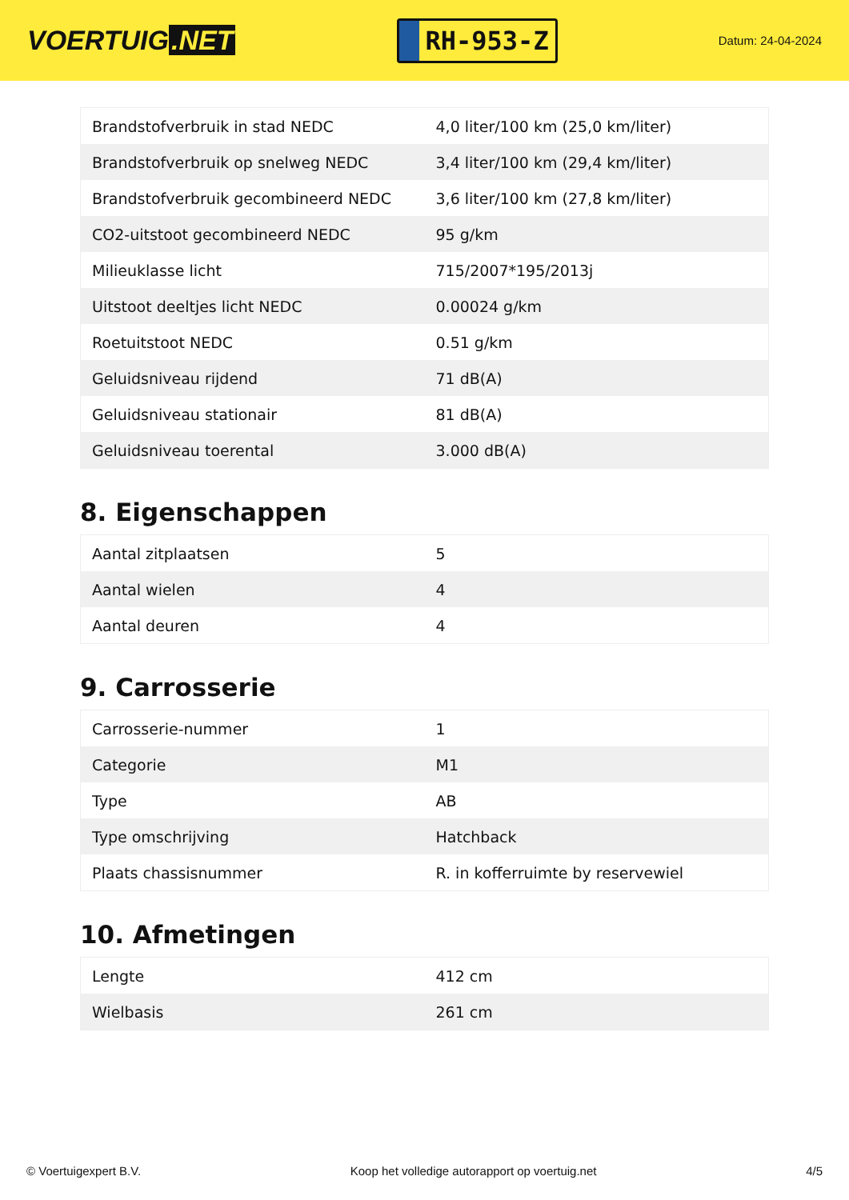VOERTUIG.NET
RH-953-Z
Datum: 24-04-2024
| Brandstofverbruik in stad NEDC | 4,0 liter/100 km (25,0 km/liter) |
| Brandstofverbruik op snelweg NEDC | 3,4 liter/100 km (29,4 km/liter) |
| Brandstofverbruik gecombineerd NEDC | 3,6 liter/100 km (27,8 km/liter) |
| CO2-uitstoot gecombineerd NEDC | 95 g/km |
| Milieuklasse licht | 715/2007*195/2013j |
| Uitstoot deeltjes licht NEDC | 0.00024 g/km |
| Roetuitstoot NEDC | 0.51 g/km |
| Geluidsniveau rijdend | 71 dB(A) |
| Geluidsniveau stationair | 81 dB(A) |
| Geluidsniveau toerental | 3.000 dB(A) |
8. Eigenschappen
| Aantal zitplaatsen | 5 |
| Aantal wielen | 4 |
| Aantal deuren | 4 |
9. Carrosserie
| Carrosserie-nummer | 1 |
| Categorie | M1 |
| Type | AB |
| Type omschrijving | Hatchback |
| Plaats chassisnummer | R. in kofferruimte by reservewiel |
10. Afmetingen
| Lengte | 412 cm |
| Wielbasis | 261 cm |
© Voertuigexpert B.V. Koop het volledige autorapport op voertuig.net 4/5